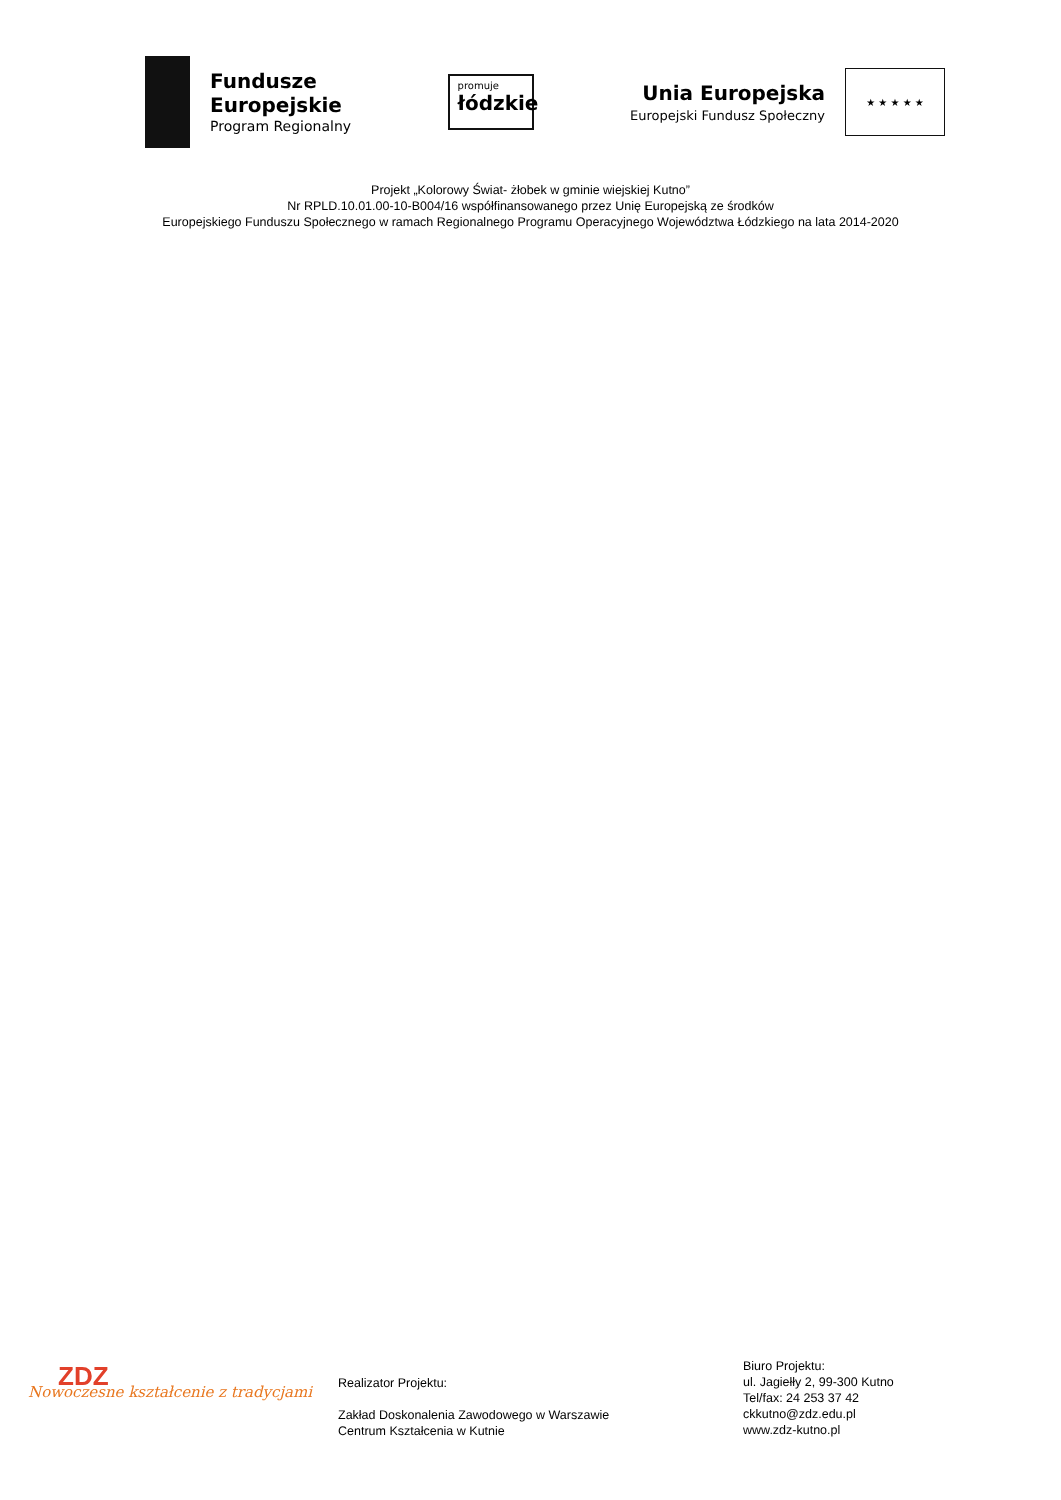Fundusze
Europejskie
Program Regionalny
promuje
łódzkie
Unia Europejska
Europejski Fundusz Społeczny
★ ★ ★ ★ ★
Projekt „Kolorowy Świat- żłobek w gminie wiejskiej Kutno”
Nr RPLD.10.01.00-10-B004/16 współfinansowanego przez Unię Europejską ze środków
Europejskiego Funduszu Społecznego w ramach Regionalnego Programu Operacyjnego Województwa Łódzkiego na lata 2014-2020
ZDZ
Nowoczesne kształcenie z tradycjami
Realizator Projektu:
Zakład Doskonalenia Zawodowego w Warszawie
Centrum Kształcenia w Kutnie
Biuro Projektu:
ul. Jagiełły 2, 99-300 Kutno
Tel/fax: 24 253 37 42
ckkutno@zdz.edu.pl
www.zdz-kutno.pl